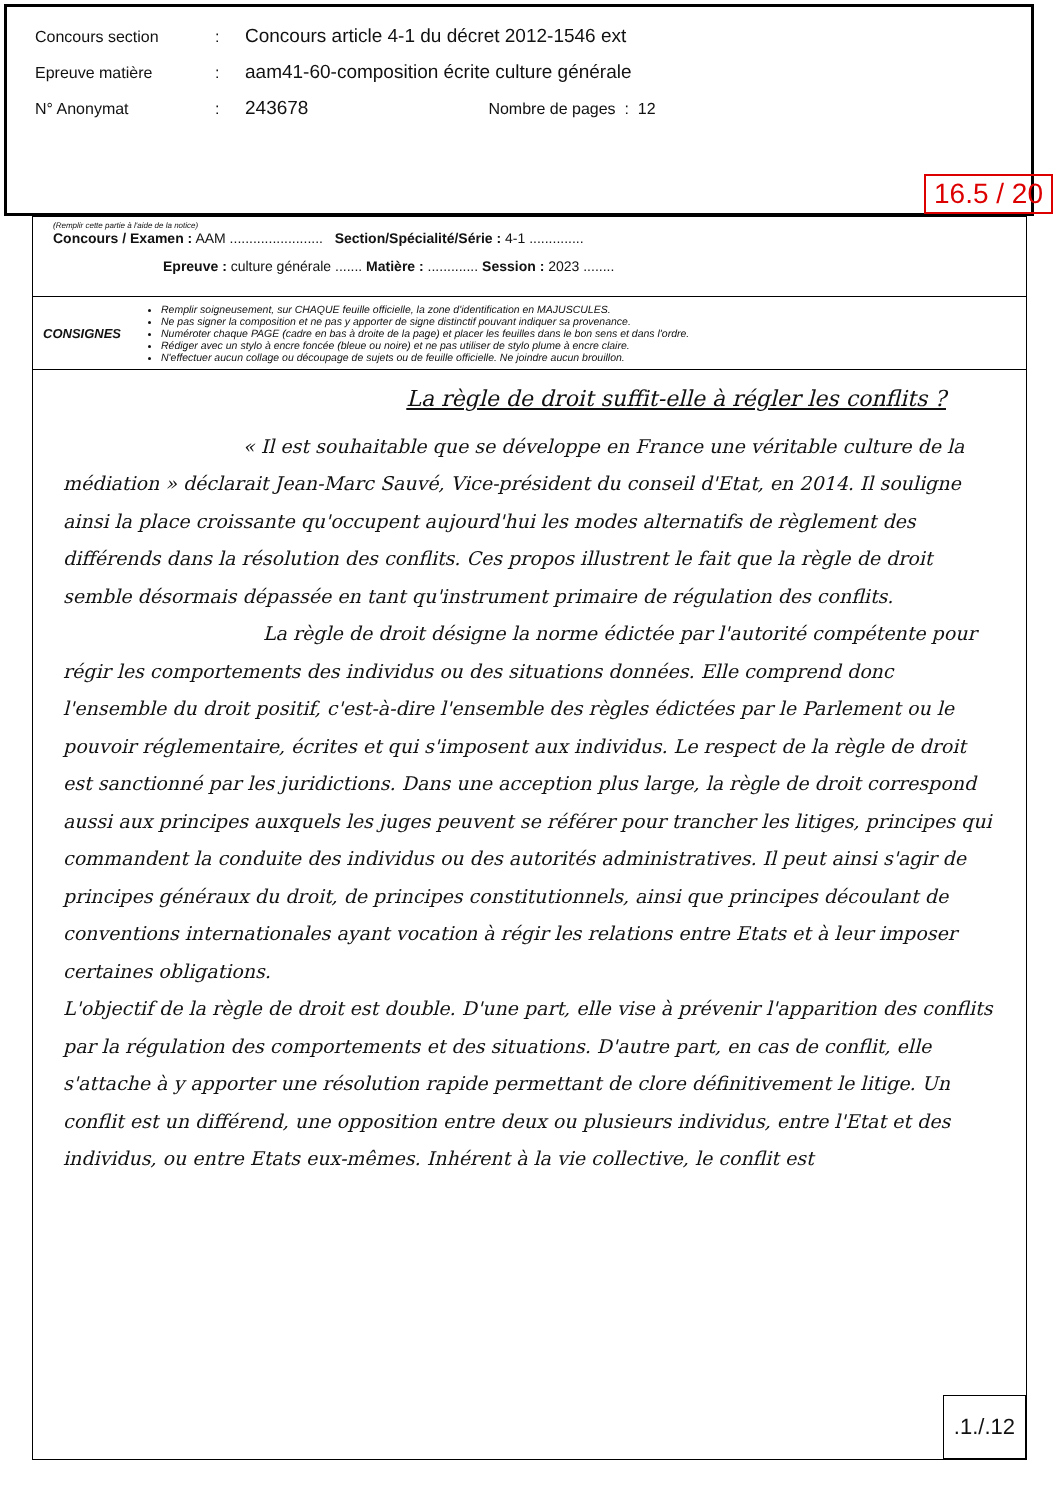Concours section: Concours article 4-1 du décret 2012-1546 ext
Epreuve matière: aam41-60-composition écrite culture générale
N° Anonymat: 243678 Nombre de pages : 12
16.5 / 20
(Remplir cette partie à l'aide de la notice)
Concours / Examen : AAM ........................ Section/Spécialité/Série : 4-1 ..............
Epreuve : culture générale ....... Matière : ............. Session : 2023 ........
CONSIGNES
Remplir soigneusement, sur CHAQUE feuille officielle, la zone d'identification en MAJUSCULES.
Ne pas signer la composition et ne pas y apporter de signe distinctif pouvant indiquer sa provenance.
Numéroter chaque PAGE (cadre en bas à droite de la page) et placer les feuilles dans le bon sens et dans l'ordre.
Rédiger avec un stylo à encre foncée (bleue ou noire) et ne pas utiliser de stylo plume à encre claire.
N'effectuer aucun collage ou découpage de sujets ou de feuille officielle. Ne joindre aucun brouillon.
La règle de droit suffit-elle à régler les conflits ?
« Il est souhaitable que se développe en France une véritable culture de la médiation » déclarait Jean-Marc Sauvé, Vice-président du conseil d'Etat, en 2014. Il souligne ainsi la place croissante qu'occupent aujourd'hui les modes alternatifs de règlement des différends dans la résolution des conflits. Ces propos illustrent le fait que la règle de droit semble désormais dépassée en tant qu'instrument primaire de régulation des conflits.
La règle de droit désigne la norme édictée par l'autorité compétente pour régir les comportements des individus ou des situations données. Elle comprend donc l'ensemble du droit positif, c'est-à-dire l'ensemble des règles édictées par le Parlement ou le pouvoir réglementaire, écrites et qui s'imposent aux individus. Le respect de la règle de droit est sanctionné par les juridictions. Dans une acception plus large, la règle de droit correspond aussi aux principes auxquels les juges peuvent se référer pour trancher les litiges, principes qui commandent la conduite des individus ou des autorités administratives. Il peut ainsi s'agir de principes généraux du droit, de principes constitutionnels, ainsi que principes découlant de conventions internationales ayant vocation à régir les relations entre Etats et à leur imposer certaines obligations.
L'objectif de la règle de droit est double. D'une part, elle vise à prévenir l'apparition des conflits par la régulation des comportements et des situations. D'autre part, en cas de conflit, elle s'attache à y apporter une résolution rapide permettant de clore définitivement le litige. Un conflit est un différend, une opposition entre deux ou plusieurs individus, entre l'Etat et des individus, ou entre Etats eux-mêmes. Inhérent à la vie collective, le conflit est
.1./.12